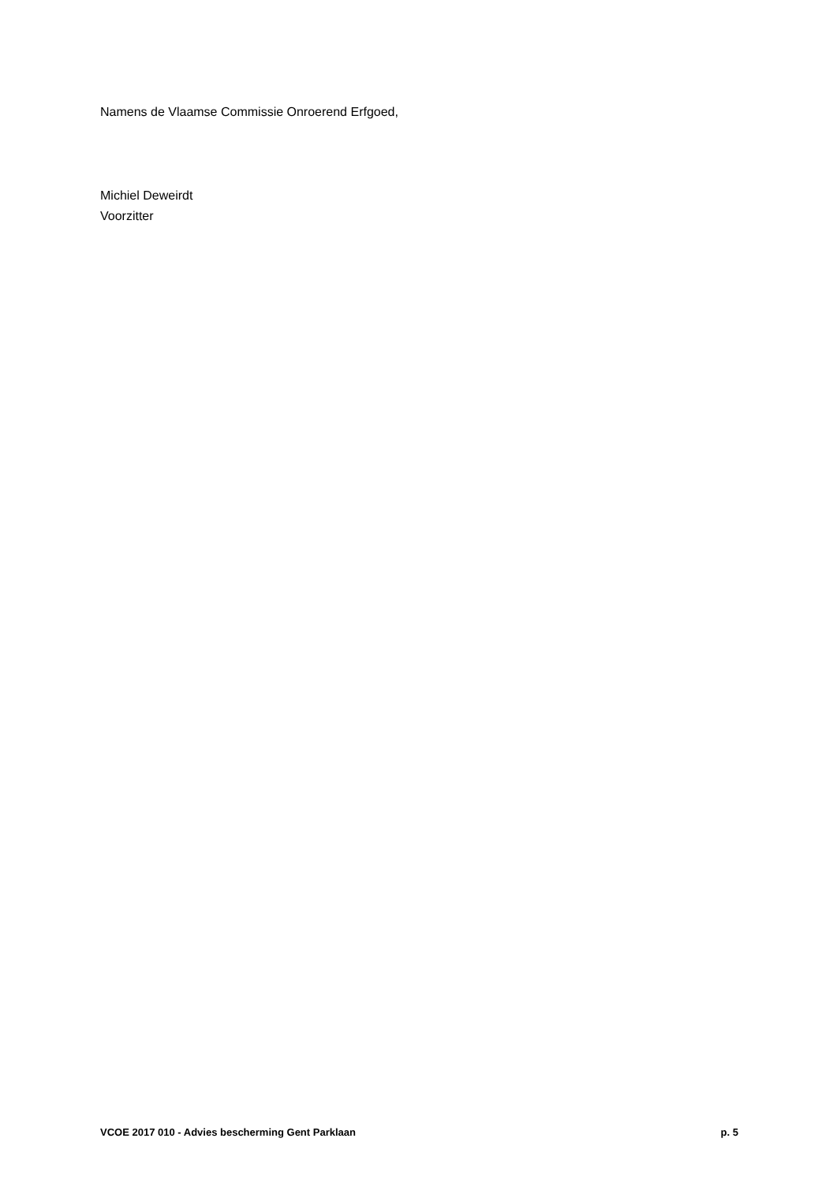Namens de Vlaamse Commissie Onroerend Erfgoed,
Michiel Deweirdt
Voorzitter
VCOE 2017 010 - Advies bescherming Gent Parklaan p. 5